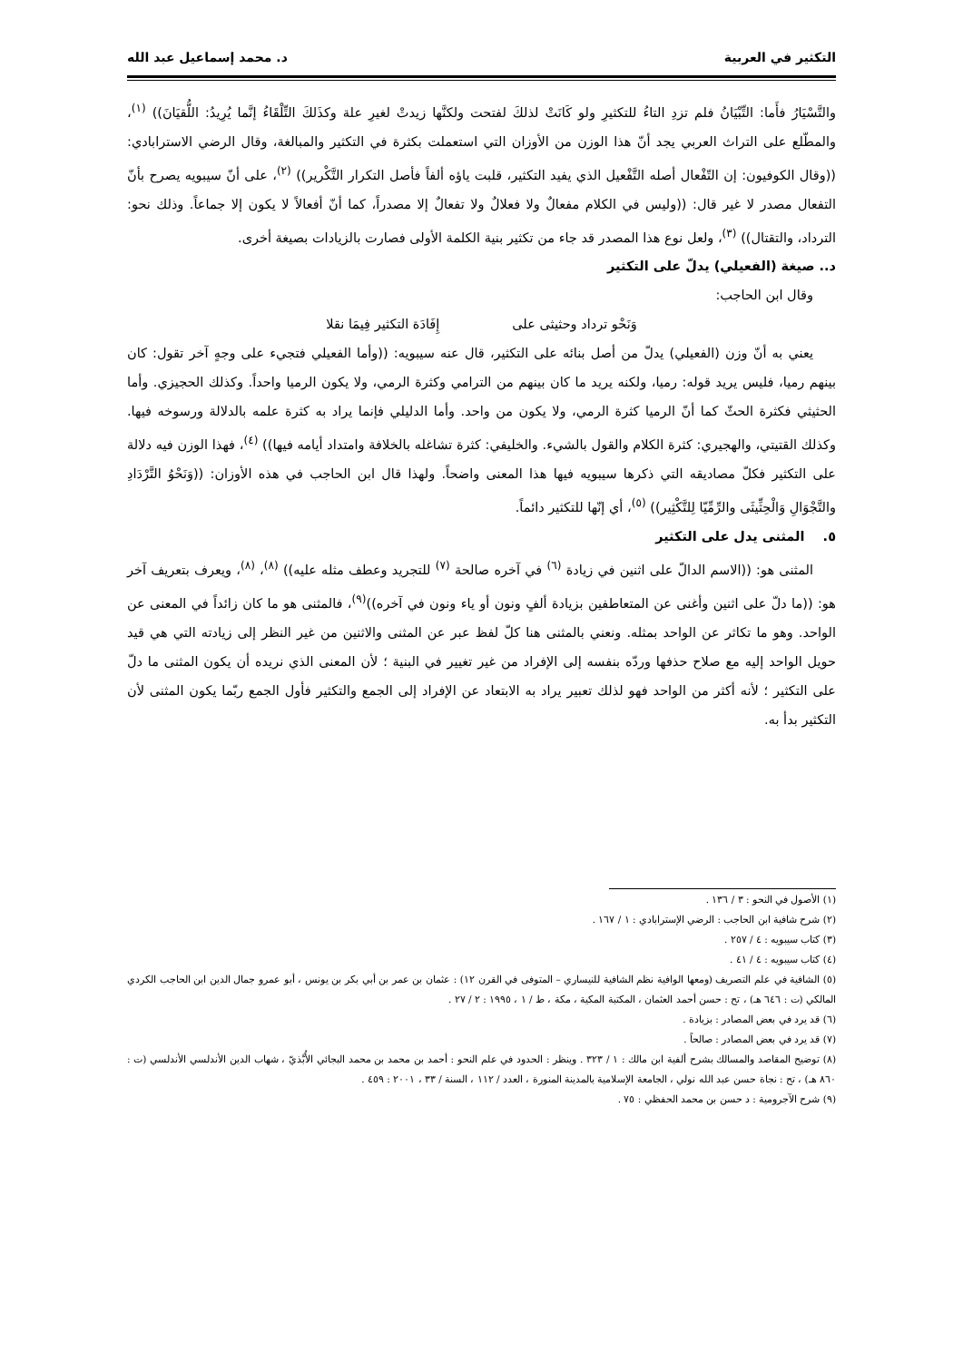التكثير في العربية د. محمد إسماعيل عبد الله
والتَّسْيَارُ فأَما: التِّبْيَانُ فلم تزدِ التاءُ للتكثيرِ ولو كَانَتْ لذلكَ لفتحت ولكنَّها زيدتْ لغيرِ علة وكذَلكَ التِّلْقَاءُ إنَّما يُرِيدُ: اللُّقيَانَ)) <sup>(١)</sup>، والمطّلع على التراث العربي يجد أنّ هذا الوزن من الأوزان التي استعملت بكثرة في التكثير والمبالغة، وقال الرضي الاسترابادي: ((وقال الكوفيون: إن التّفْعال أصله التَّفْعيل الذي يفيد التكثير، قلبت ياؤه ألفاً فأصل التكرار التَّكْرير)) <sup>(٢)</sup>، على أنّ سيبويه يصرح بأنّ التفعال مصدر لا غير قال: ((وليس في الكلام مفعالٌ ولا فعلالٌ ولا تفعالٌ إلا مصدراً، كما أنّ أفعالاً لا يكون إلا جماعاً. وذلك نحو: الترداد، والتقتال)) <sup>(٣)</sup>، ولعل نوع هذا المصدر قد جاء من تكثير بنية الكلمة الأولى فصارت بالزيادات بصيغة أخرى.
د.. صيغة (الفعيلي) يدلّ على التكثير
وقال ابن الحاجب:
وَنَحْو ترداد وحثيثى على إِفَادَة التكثير فِيمَا نقلا
يعني به أنّ وزن (الفعيلي) يدلّ من أصل بنائه على التكثير، قال عنه سيبويه: ((وأما الفعيلي فتجيء على وجهٍ آخر تقول: كان بينهم رميا، فليس يريد قوله: رميا، ولكنه يريد ما كان بينهم من الترامي وكثرة الرمي، ولا يكون الرميا واحداً. وكذلك الحجيزي. وأما الحثيثي فكثرة الحثّ كما أنّ الرميا كثرة الرمي، ولا يكون من واحد. وأما الدليلي فإنما يراد به كثرة علمه بالدلالة ورسوخه فيها. وكذلك القتيتي، والهجيري: كثرة الكلام والقول بالشيء. والخليفي: كثرة تشاغله بالخلافة وامتداد أيامه فيها)) <sup>(٤)</sup>، فهذا الوزن فيه دلالة على التكثير فكلّ مصاديقه التي ذكرها سيبويه فيها هذا المعنى واضحاً. ولهذا قال ابن الحاجب في هذه الأوزان: ((وَنَحْوُ التَّرْدَادِ والتَّجْوَالِ وَالْحِثِّيثَى والرِّمِّيّا لِلتَّكْثِير)) <sup>(٥)</sup>، أي إنّها للتكثير دائماً.
٥. المثنى يدل على التكثير
المثنى هو: ((الاسم الدالّ على اثنين في زيادة <sup>(٦)</sup> في آخره صالحة <sup>(٧)</sup> للتجريد وعطف مثله عليه)) <sup>(٨)</sup>، <sup>(٨)</sup>، ويعرف بتعريف آخر هو: ((ما دلّ على اثنين وأغنى عن المتعاطفين بزيادة ألفٍ ونون أو ياء ونون في آخره))<sup>(٩)</sup>، فالمثنى هو ما كان زائداً في المعنى عن الواحد. وهو ما تكاثر عن الواحد بمثله. ونعني بالمثنى هنا كلّ لفظ عبر عن المثنى والاثنين من غير النظر إلى زيادته التي هي قيد حويل الواحد إليه مع صلاح حذفها وردّه بنفسه إلى الإفراد من غير تغيير في البنية ؛ لأن المعنى الذي نريده أن يكون المثنى ما دلّ على التكثير ؛ لأنه أكثر من الواحد فهو لذلك تعبير يراد به الابتعاد عن الإفراد إلى الجمع والتكثير فأول الجمع ربّما يكون المثنى لأن التكثير بدأ به.
(١) الأصول في النحو : ٣ / ١٣٦ .
(٢) شرح شافية ابن الحاجب : الرضي الإسترابادي : ١ / ١٦٧ .
(٣) كتاب سيبويه : ٤ / ٢٥٧ .
(٤) كتاب سيبويه : ٤ / ٤١ .
(٥) الشافية في علم التصريف (ومعها الوافية نظم الشافية للنيساري – المتوفى في القرن ١٢) : عثمان بن عمر بن أبي بكر بن يونس ، أبو عمرو جمال الدين ابن الحاجب الكردي المالكي (ت : ٦٤٦ هـ) ، تح : حسن أحمد العثمان ، المكتبة المكية ، مكة ، ط / ١ ، ١٩٩٥ : ٢ / ٢٧ .
(٦) قد يرد في بعض المصادر : بزيادة .
(٧) قد يرد في بعض المصادر : صالحاً .
(٨) توضيح المقاصد والمسالك بشرح ألفية ابن مالك : ١ / ٣٢٣ . وينظر : الحدود في علم النحو : أحمد بن محمد بن محمد البجائي الأُبَّذيّ ، شهاب الدين الأندلسي الأندلسي (ت : ٨٦٠ هـ) ، تح : نجاة حسن عبد الله نولي ، الجامعة الإسلامية بالمدينة المنورة ، العدد / ١١٢ ، السنة / ٣٣ ، ٢٠٠١ : ٤٥٩ .
(٩) شرح الآجرومية : د حسن بن محمد الحفظي : ٧٥ .